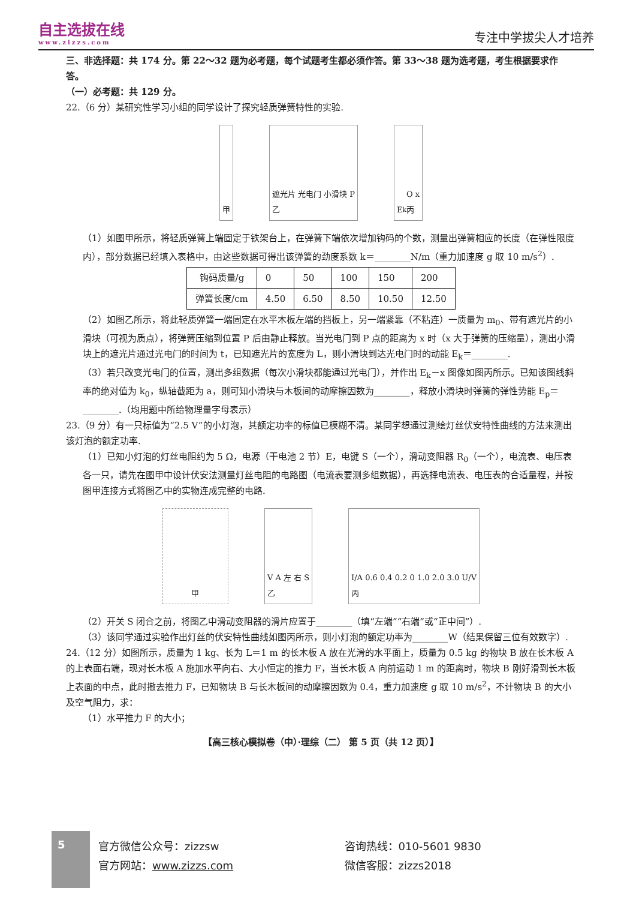自主选拔在线
www.zizzs.com
专注中学拔尖人才培养
三、非选择题：共 174 分。第 22～32 题为必考题，每个试题考生都必须作答。第 33～38 题为选考题，考生根据要求作答。
（一）必考题：共 129 分。
22.（6 分）某研究性学习小组的同学设计了探究轻质弹簧特性的实验.
甲 遮光片 光电门 小滑块 P
乙
E<sub>k</sub> O x
丙
（1）如图甲所示，将轻质弹簧上端固定于铁架台上，在弹簧下端依次增加钩码的个数，测量出弹簧相应的长度（在弹性限度内），部分数据已经填入表格中，由这些数据可得出该弹簧的劲度系数 k＝________N/m（重力加速度 g 取 10 m/s<sup>2</sup>）.
| 钩码质量/g | 0 | 50 | 100 | 150 | 200 |
| 弹簧长度/cm | 4.50 | 6.50 | 8.50 | 10.50 | 12.50 |
（2）如图乙所示，将此轻质弹簧一端固定在水平木板左端的挡板上，另一端紧靠（不粘连）一质量为 m<sub>0</sub>、带有遮光片的小滑块（可视为质点），将弹簧压缩到位置 P 后由静止释放。当光电门到 P 点的距离为 x 时（x 大于弹簧的压缩量），测出小滑块上的遮光片通过光电门的时间为 t，已知遮光片的宽度为 L，则小滑块到达光电门时的动能 E<sub>k</sub>＝________.
（3）若只改变光电门的位置，测出多组数据（每次小滑块都能通过光电门），并作出 E<sub>k</sub>－x 图像如图丙所示。已知该图线斜率的绝对值为 k<sub>0</sub>，纵轴截距为 a，则可知小滑块与木板间的动摩擦因数为________，释放小滑块时弹簧的弹性势能 E<sub>p</sub>＝________.（均用题中所给物理量字母表示）
23.（9 分）有一只标值为“2.5 V”的小灯泡，其额定功率的标值已模糊不清。某同学想通过测绘灯丝伏安特性曲线的方法来测出该灯泡的额定功率.
（1）已知小灯泡的灯丝电阻约为 5 Ω，电源（干电池 2 节）E，电键 S（一个），滑动变阻器 R<sub>0</sub>（一个），电流表、电压表各一只，请先在图甲中设计伏安法测量灯丝电阻的电路图（电流表要测多组数据），再选择电流表、电压表的合适量程，并按图甲连接方式将图乙中的实物连成完整的电路.
甲 V A 左 右 S
乙
I/A 0.6 0.4 0.2 0 1.0 2.0 3.0 U/V
丙
（2）开关 S 闭合之前，将图乙中滑动变阻器的滑片应置于________（填“左端”“右端”或“正中间”）.
（3）该同学通过实验作出灯丝的伏安特性曲线如图丙所示，则小灯泡的额定功率为________W（结果保留三位有效数字）.
24.（12 分）如图所示，质量为 1 kg、长为 L＝1 m 的长木板 A 放在光滑的水平面上，质量为 0.5 kg 的物块 B 放在长木板 A 的上表面右端，现对长木板 A 施加水平向右、大小恒定的推力 F，当长木板 A 向前运动 1 m 的距离时，物块 B 刚好滑到长木板上表面的中点，此时撤去推力 F，已知物块 B 与长木板间的动摩擦因数为 0.4，重力加速度 g 取 10 m/s<sup>2</sup>，不计物块 B 的大小及空气阻力，求：
（1）水平推力 F 的大小；
【高三核心模拟卷（中）·理综（二） 第 5 页（共 12 页）】
5
官方微信公众号：zizzsw
官方网站：www.zizzs.com
咨询热线：010-5601 9830
微信客服：zizzs2018